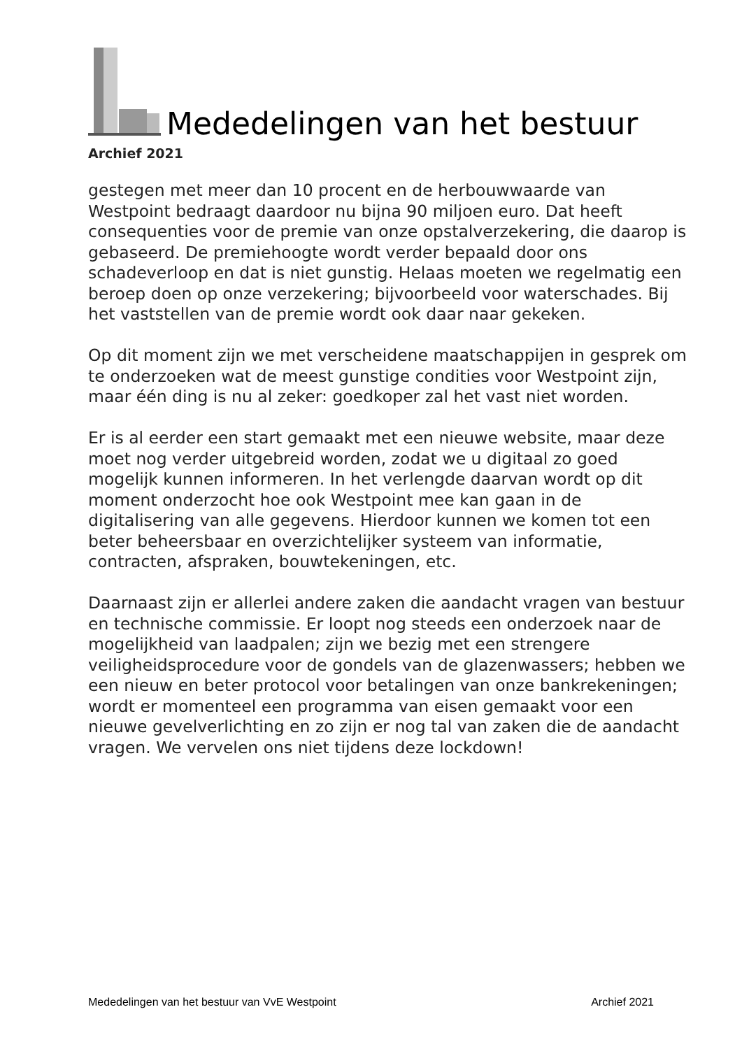Mededelingen van het bestuur
Archief 2021
gestegen met meer dan 10 procent en de herbouwwaarde van Westpoint bedraagt daardoor nu bijna 90 miljoen euro. Dat heeft consequenties voor de premie van onze opstalverzekering, die daarop is gebaseerd. De premiehoogte wordt verder bepaald door ons schadeverloop en dat is niet gunstig. Helaas moeten we regelmatig een beroep doen op onze verzekering; bijvoorbeeld voor waterschades. Bij het vaststellen van de premie wordt ook daar naar gekeken.
Op dit moment zijn we met verscheidene maatschappijen in gesprek om te onderzoeken wat de meest gunstige condities voor Westpoint zijn, maar één ding is nu al zeker: goedkoper zal het vast niet worden.
Er is al eerder een start gemaakt met een nieuwe website, maar deze moet nog verder uitgebreid worden, zodat we u digitaal zo goed mogelijk kunnen informeren. In het verlengde daarvan wordt op dit moment onderzocht hoe ook Westpoint mee kan gaan in de digitalisering van alle gegevens. Hierdoor kunnen we komen tot een beter beheersbaar en overzichtelijker systeem van informatie, contracten, afspraken, bouwtekeningen, etc.
Daarnaast zijn er allerlei andere zaken die aandacht vragen van bestuur en technische commissie. Er loopt nog steeds een onderzoek naar de mogelijkheid van laadpalen; zijn we bezig met een strengere veiligheidsprocedure voor de gondels van de glazenwassers; hebben we een nieuw en beter protocol voor betalingen van onze bankrekeningen; wordt er momenteel een programma van eisen gemaakt voor een nieuwe gevelverlichting en zo zijn er nog tal van zaken die de aandacht vragen. We vervelen ons niet tijdens deze lockdown!
Mededelingen van het bestuur van VvE Westpoint Archief 2021